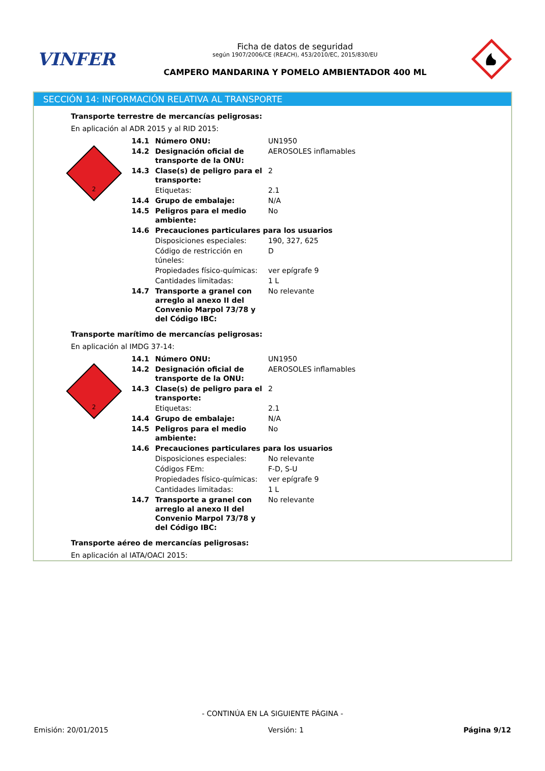VINFER
Ficha de datos de seguridad
según 1907/2006/CE (REACH), 453/2010/EC, 2015/830/EU
CAMPERO MANDARINA Y POMELO AMBIENTADOR 400 ML
SECCIÓN 14: INFORMACIÓN RELATIVA AL TRANSPORTE
Transporte terrestre de mercancías peligrosas:
En aplicación al ADR 2015 y al RID 2015:
2
| 14.1 | Número ONU: | UN1950 |
| 14.2 | Designación oficial de transporte de la ONU: | AEROSOLES inflamables |
| 14.3 | Clase(s) de peligro para el transporte: | 2 |
| | Etiquetas: | 2.1 |
| 14.4 | Grupo de embalaje: | N/A |
| 14.5 | Peligros para el medio ambiente: | No |
| 14.6 | Precauciones particulares para los usuarios | |
| | Disposiciones especiales: | 190, 327, 625 |
| | Código de restricción en túneles: | D |
| | Propiedades físico-químicas: | ver epígrafe 9 |
| | Cantidades limitadas: | 1 L |
| 14.7 | Transporte a granel con arreglo al anexo II del Convenio Marpol 73/78 y del Código IBC: | No relevante |
Transporte marítimo de mercancías peligrosas:
En aplicación al IMDG 37-14:
2
| 14.1 | Número ONU: | UN1950 |
| 14.2 | Designación oficial de transporte de la ONU: | AEROSOLES inflamables |
| 14.3 | Clase(s) de peligro para el transporte: | 2 |
| | Etiquetas: | 2.1 |
| 14.4 | Grupo de embalaje: | N/A |
| 14.5 | Peligros para el medio ambiente: | No |
| 14.6 | Precauciones particulares para los usuarios | |
| | Disposiciones especiales: | No relevante |
| | Códigos FEm: | F-D, S-U |
| | Propiedades físico-químicas: | ver epígrafe 9 |
| | Cantidades limitadas: | 1 L |
| 14.7 | Transporte a granel con arreglo al anexo II del Convenio Marpol 73/78 y del Código IBC: | No relevante |
Transporte aéreo de mercancías peligrosas:
En aplicación al IATA/OACI 2015:
- CONTINÚA EN LA SIGUIENTE PÁGINA -
Emisión: 20/01/2015 Versión: 1 Página 9/12